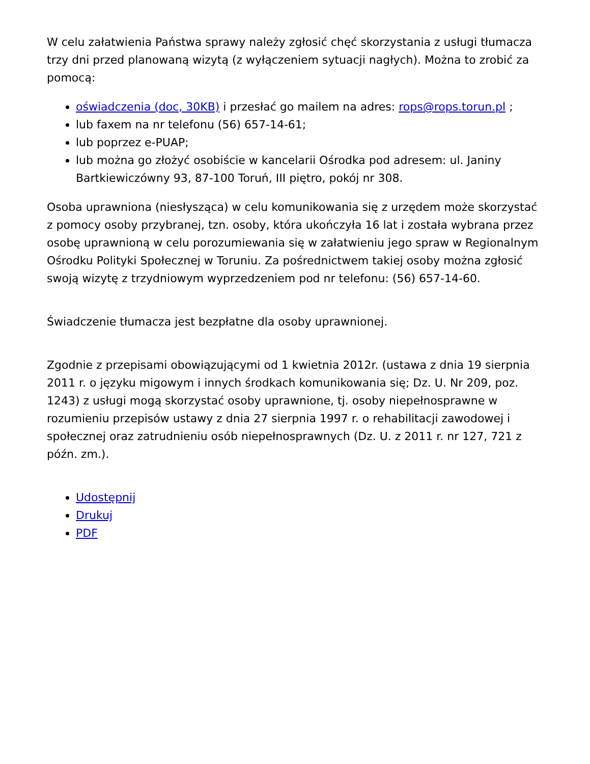W celu załatwienia Państwa sprawy należy zgłosić chęć skorzystania z usługi tłumacza trzy dni przed planowaną wizytą (z wyłączeniem sytuacji nagłych). Można to zrobić za pomocą:
oświadczenia (doc, 30KB) i przesłać go mailem na adres: rops@rops.torun.pl ;
lub faxem na nr telefonu (56) 657-14-61;
lub poprzez e-PUAP;
lub można go złożyć osobiście w kancelarii Ośrodka pod adresem: ul. Janiny Bartkiewiczówny 93, 87-100 Toruń, III piętro, pokój nr 308.
Osoba uprawniona (niesłysząca) w celu komunikowania się z urzędem może skorzystać z pomocy osoby przybranej, tzn. osoby, która ukończyła 16 lat i została wybrana przez osobę uprawnioną w celu porozumiewania się w załatwieniu jego spraw w Regionalnym Ośrodku Polityki Społecznej w Toruniu. Za pośrednictwem takiej osoby można zgłosić swoją wizytę z trzydniowym wyprzedzeniem pod nr telefonu: (56) 657-14-60.
Świadczenie tłumacza jest bezpłatne dla osoby uprawnionej.
Zgodnie z przepisami obowiązującymi od 1 kwietnia 2012r. (ustawa z dnia 19 sierpnia 2011 r. o języku migowym i innych środkach komunikowania się; Dz. U. Nr 209, poz. 1243) z usługi mogą skorzystać osoby uprawnione, tj. osoby niepełnosprawne w rozumieniu przepisów ustawy z dnia 27 sierpnia 1997 r. o rehabilitacji zawodowej i społecznej oraz zatrudnieniu osób niepełnosprawnych (Dz. U. z 2011 r. nr 127, 721 z późn. zm.).
Udostępnij
Drukuj
PDF